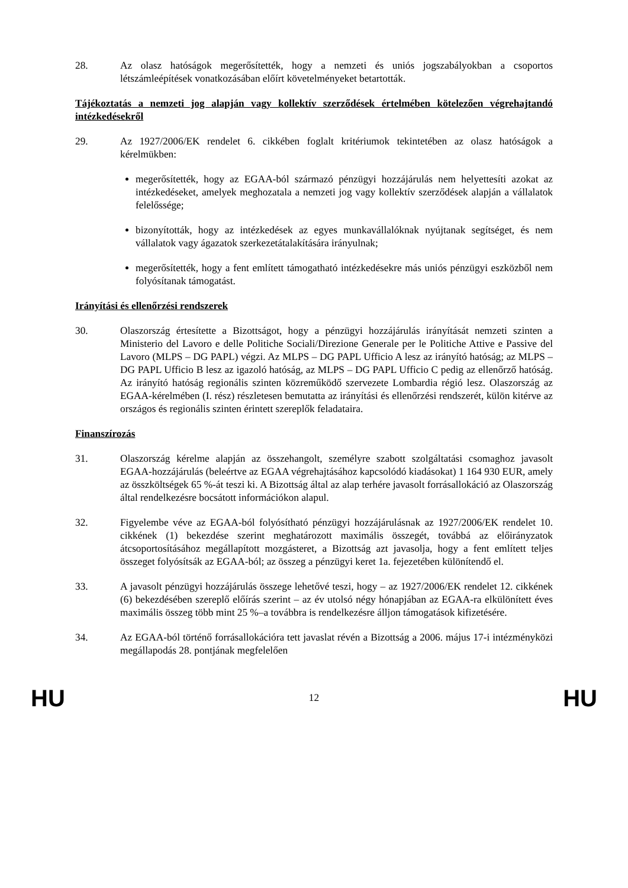28. Az olasz hatóságok megerősítették, hogy a nemzeti és uniós jogszabályokban a csoportos létszámleépítések vonatkozásában előírt követelményeket betartották.
Tájékoztatás a nemzeti jog alapján vagy kollektív szerződések értelmében kötelezően végrehajtandó intézkedésekről
29. Az 1927/2006/EK rendelet 6. cikkében foglalt kritériumok tekintetében az olasz hatóságok a kérelmükben:
megerősítették, hogy az EGAA-ból származó pénzügyi hozzájárulás nem helyettesíti azokat az intézkedéseket, amelyek meghozatala a nemzeti jog vagy kollektív szerződések alapján a vállalatok felelőssége;
bizonyították, hogy az intézkedések az egyes munkavállalóknak nyújtanak segítséget, és nem vállalatok vagy ágazatok szerkezetátalakítására irányulnak;
megerősítették, hogy a fent említett támogatható intézkedésekre más uniós pénzügyi eszközből nem folyósítanak támogatást.
Irányítási és ellenőrzési rendszerek
30. Olaszország értesítette a Bizottságot, hogy a pénzügyi hozzájárulás irányítását nemzeti szinten a Ministerio del Lavoro e delle Politiche Sociali/Direzione Generale per le Politiche Attive e Passive del Lavoro (MLPS – DG PAPL) végzi. Az MLPS – DG PAPL Ufficio A lesz az irányító hatóság; az MLPS – DG PAPL Ufficio B lesz az igazoló hatóság, az MLPS – DG PAPL Ufficio C pedig az ellenőrző hatóság. Az irányító hatóság regionális szinten közreműködő szervezete Lombardia régió lesz. Olaszország az EGAA-kérelmében (I. rész) részletesen bemutatta az irányítási és ellenőrzési rendszerét, külön kitérve az országos és regionális szinten érintett szereplők feladataira.
Finanszírozás
31. Olaszország kérelme alapján az összehangolt, személyre szabott szolgáltatási csomaghoz javasolt EGAA-hozzájárulás (beleértve az EGAA végrehajtásához kapcsolódó kiadásokat) 1 164 930 EUR, amely az összköltségek 65 %-át teszi ki. A Bizottság által az alap terhére javasolt forrásallokáció az Olaszország által rendelkezésre bocsátott információkon alapul.
32. Figyelembe véve az EGAA-ból folyósítható pénzügyi hozzájárulásnak az 1927/2006/EK rendelet 10. cikkének (1) bekezdése szerint meghatározott maximális összegét, továbbá az előirányzatok átcsoportosításához megállapított mozgásteret, a Bizottság azt javasolja, hogy a fent említett teljes összeget folyósítsák az EGAA-ból; az összeg a pénzügyi keret 1a. fejezetében különítendő el.
33. A javasolt pénzügyi hozzájárulás összege lehetővé teszi, hogy – az 1927/2006/EK rendelet 12. cikkének (6) bekezdésében szereplő előírás szerint – az év utolsó négy hónapjában az EGAA-ra elkülönített éves maximális összeg több mint 25 %–a továbbra is rendelkezésre álljon támogatások kifizetésére.
34. Az EGAA-ból történő forrásallokációra tett javaslat révén a Bizottság a 2006. május 17-i intézményközi megállapodás 28. pontjának megfelelően
HU 12 HU